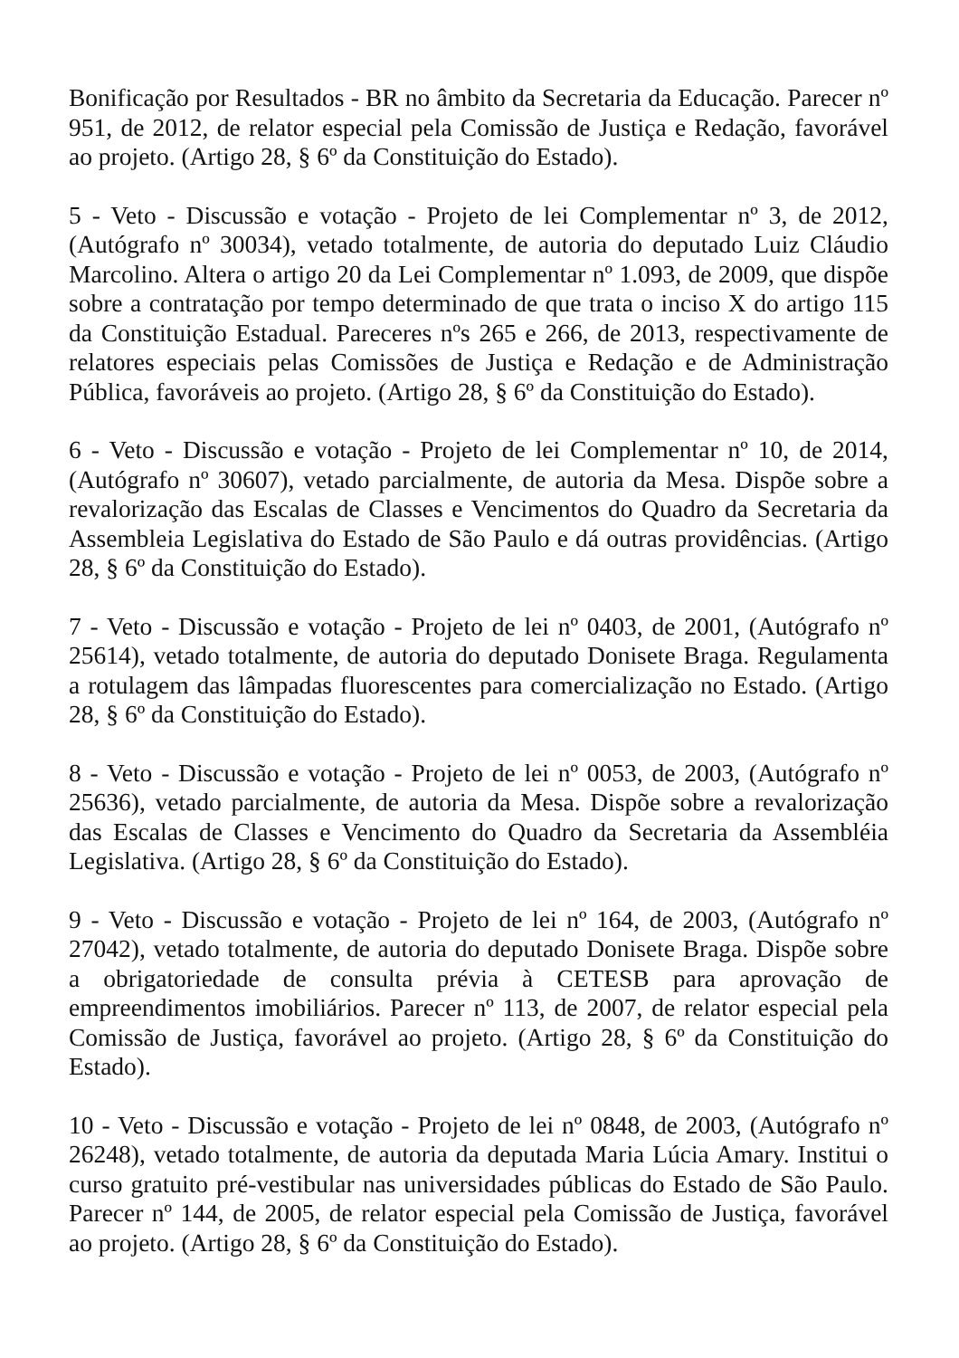Bonificação por Resultados - BR no âmbito da Secretaria da Educação. Parecer nº 951, de 2012, de relator especial pela Comissão de Justiça e Redação, favorável ao projeto. (Artigo 28, § 6º da Constituição do Estado).
5 - Veto - Discussão e votação - Projeto de lei Complementar nº 3, de 2012, (Autógrafo nº 30034), vetado totalmente, de autoria do deputado Luiz Cláudio Marcolino. Altera o artigo 20 da Lei Complementar nº 1.093, de 2009, que dispõe sobre a contratação por tempo determinado de que trata o inciso X do artigo 115 da Constituição Estadual. Pareceres nºs 265 e 266, de 2013, respectivamente de relatores especiais pelas Comissões de Justiça e Redação e de Administração Pública, favoráveis ao projeto. (Artigo 28, § 6º da Constituição do Estado).
6 - Veto - Discussão e votação - Projeto de lei Complementar nº 10, de 2014, (Autógrafo nº 30607), vetado parcialmente, de autoria da Mesa. Dispõe sobre a revalorização das Escalas de Classes e Vencimentos do Quadro da Secretaria da Assembleia Legislativa do Estado de São Paulo e dá outras providências. (Artigo 28, § 6º da Constituição do Estado).
7 - Veto - Discussão e votação - Projeto de lei nº 0403, de 2001, (Autógrafo nº 25614), vetado totalmente, de autoria do deputado Donisete Braga. Regulamenta a rotulagem das lâmpadas fluorescentes para comercialização no Estado. (Artigo 28, § 6º da Constituição do Estado).
8 - Veto - Discussão e votação - Projeto de lei nº 0053, de 2003, (Autógrafo nº 25636), vetado parcialmente, de autoria da Mesa. Dispõe sobre a revalorização das Escalas de Classes e Vencimento do Quadro da Secretaria da Assembléia Legislativa. (Artigo 28, § 6º da Constituição do Estado).
9 - Veto - Discussão e votação - Projeto de lei nº 164, de 2003, (Autógrafo nº 27042), vetado totalmente, de autoria do deputado Donisete Braga. Dispõe sobre a obrigatoriedade de consulta prévia à CETESB para aprovação de empreendimentos imobiliários. Parecer nº 113, de 2007, de relator especial pela Comissão de Justiça, favorável ao projeto. (Artigo 28, § 6º da Constituição do Estado).
10 - Veto - Discussão e votação - Projeto de lei nº 0848, de 2003, (Autógrafo nº 26248), vetado totalmente, de autoria da deputada Maria Lúcia Amary. Institui o curso gratuito pré-vestibular nas universidades públicas do Estado de São Paulo. Parecer nº 144, de 2005, de relator especial pela Comissão de Justiça, favorável ao projeto. (Artigo 28, § 6º da Constituição do Estado).